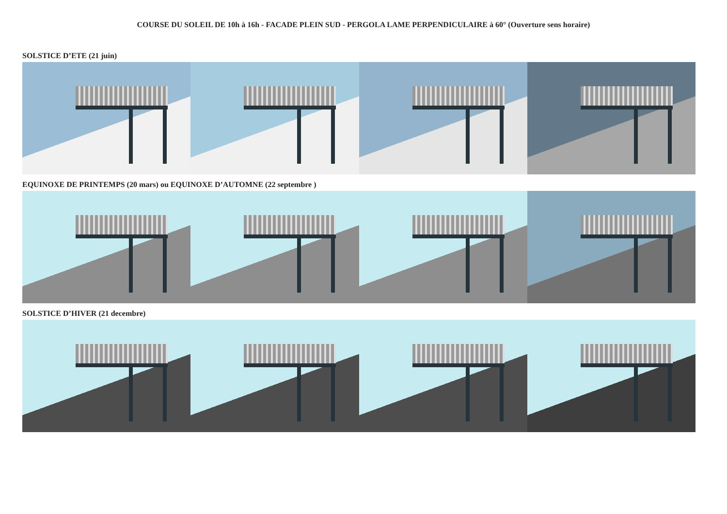COURSE DU SOLEIL DE 10h à 16h - FACADE PLEIN SUD - PERGOLA LAME PERPENDICULAIRE à 60° (Ouverture sens horaire)
SOLSTICE D’ETE (21 juin)
EQUINOXE DE PRINTEMPS (20 mars) ou EQUINOXE D’AUTOMNE (22 septembre )
SOLSTICE D’HIVER (21 decembre)